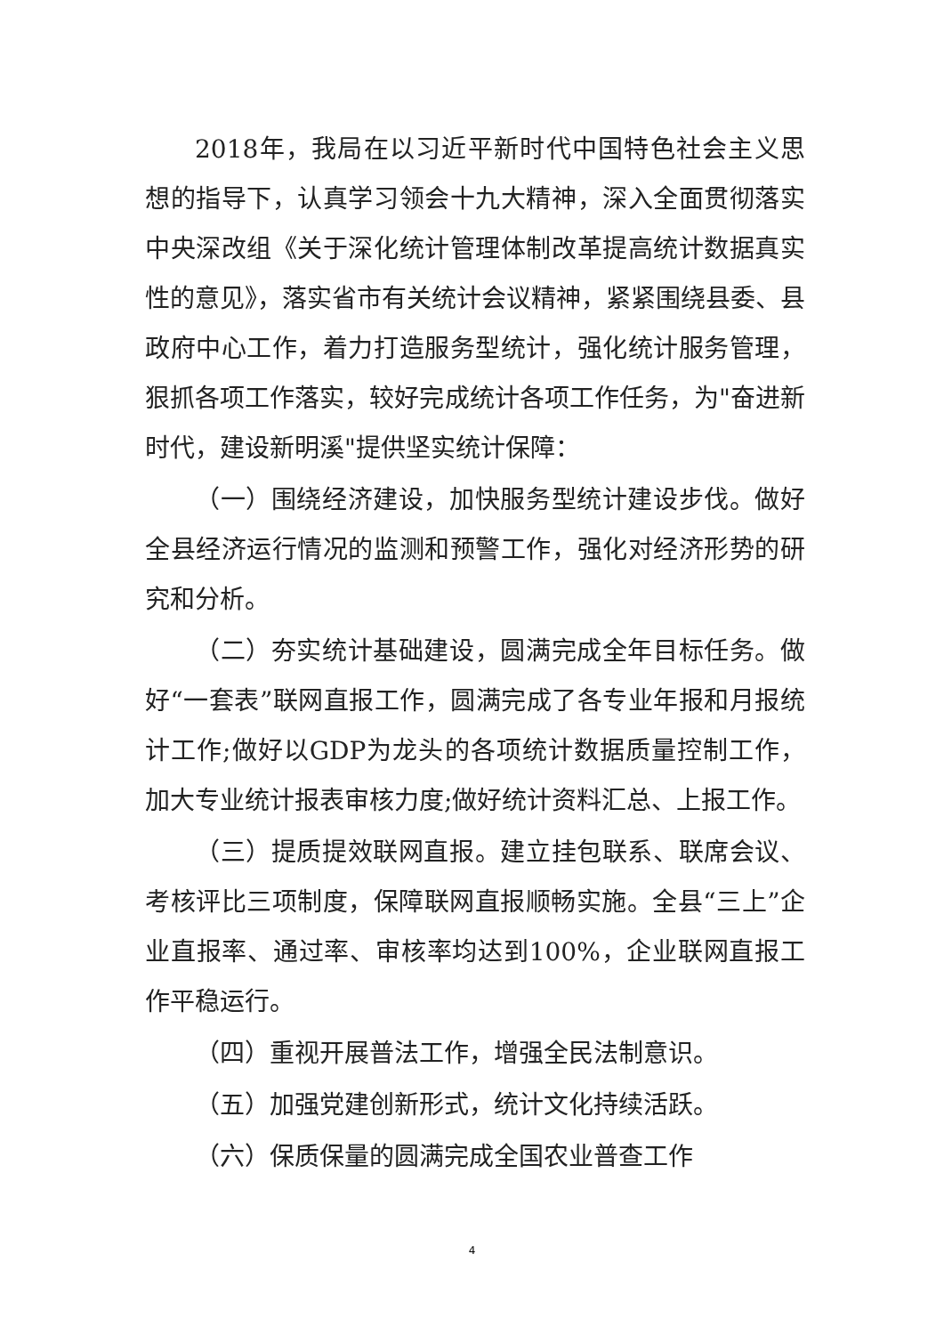2018年，我局在以习近平新时代中国特色社会主义思想的指导下，认真学习领会十九大精神，深入全面贯彻落实中央深改组《关于深化统计管理体制改革提高统计数据真实性的意见》，落实省市有关统计会议精神，紧紧围绕县委、县政府中心工作，着力打造服务型统计，强化统计服务管理，狠抓各项工作落实，较好完成统计各项工作任务，为"奋进新时代，建设新明溪"提供坚实统计保障：
（一）围绕经济建设，加快服务型统计建设步伐。做好全县经济运行情况的监测和预警工作，强化对经济形势的研究和分析。
（二）夯实统计基础建设，圆满完成全年目标任务。做好“一套表”联网直报工作，圆满完成了各专业年报和月报统计工作;做好以GDP为龙头的各项统计数据质量控制工作，加大专业统计报表审核力度;做好统计资料汇总、上报工作。
（三）提质提效联网直报。建立挂包联系、联席会议、考核评比三项制度，保障联网直报顺畅实施。全县“三上”企业直报率、通过率、审核率均达到100%，企业联网直报工作平稳运行。
（四）重视开展普法工作，增强全民法制意识。
（五）加强党建创新形式，统计文化持续活跃。
（六）保质保量的圆满完成全国农业普查工作
4